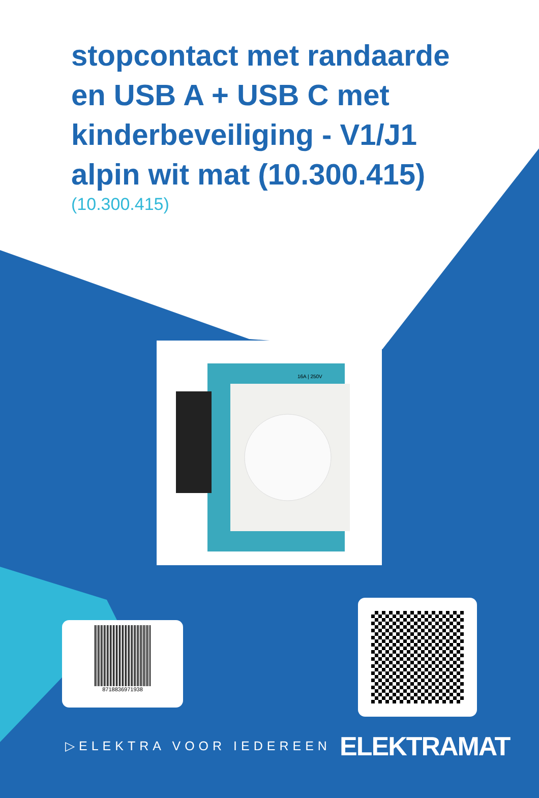stopcontact met randaarde en USB A + USB C met kinderbeveiliging - V1/J1 alpin wit mat (10.300.415)
(10.300.415)
16A | 250V
8718836971938
▷ELEKTRA VOOR IEDEREEN ELEKTRAMAT